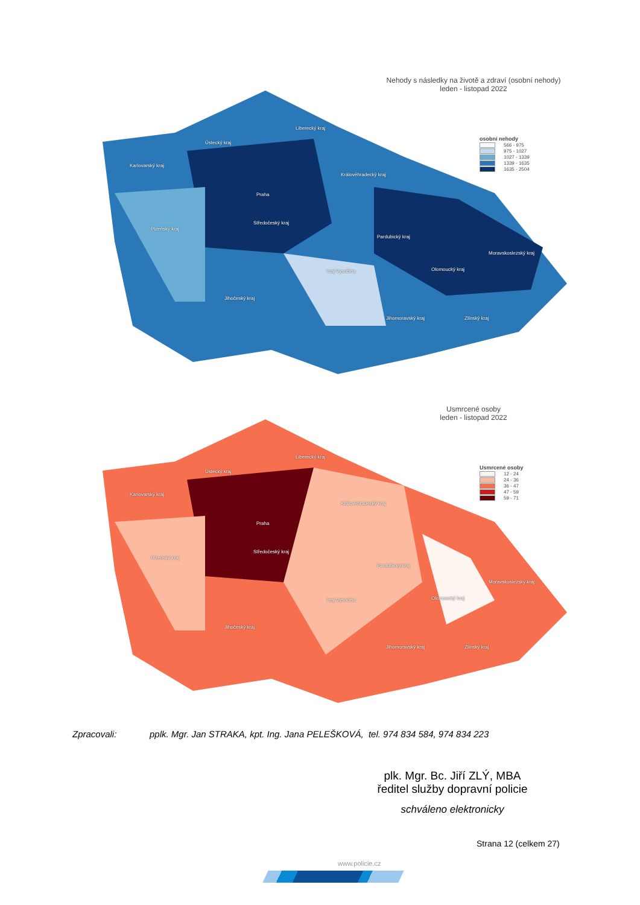Nehody s následky na životě a zdraví (osobní nehody)
leden - listopad 2022
osobní nehody
566 - 975
975 - 1027
1027 - 1339
1339 - 1635
1635 - 2504
Karlovarský kraj
Ústecký kraj
Liberecký kraj
Praha
Královéhradecký kraj
Plzeňský kraj
Středočeský kraj
Pardubický kraj
Moravskoslezský kraj
kraj Vysočina Olomoucký kraj
Jihočeský kraj
Jihomoravský kraj Zlínský kraj
Usmrcené osoby
leden - listopad 2022
Usmrcené osoby
12 - 24
24 - 36
36 - 47
47 - 59
59 - 71
Karlovarský kraj
Ústecký kraj
Liberecký kraj
Praha
Královéhradecký kraj
Plzeňský kraj
Středočeský kraj
Pardubický kraj
Moravskoslezský kraj
kraj Vysočina Olomoucký kraj
Jihočeský kraj
Jihomoravský kraj Zlínský kraj
Zpracovali: pplk. Mgr. Jan STRAKA, kpt. Ing. Jana PELEŠKOVÁ, tel. 974 834 584, 974 834 223
plk. Mgr. Bc. Jiří ZLÝ, MBA
ředitel služby dopravní policie
schváleno elektronicky
Strana 12 (celkem 27)
www.policie.cz